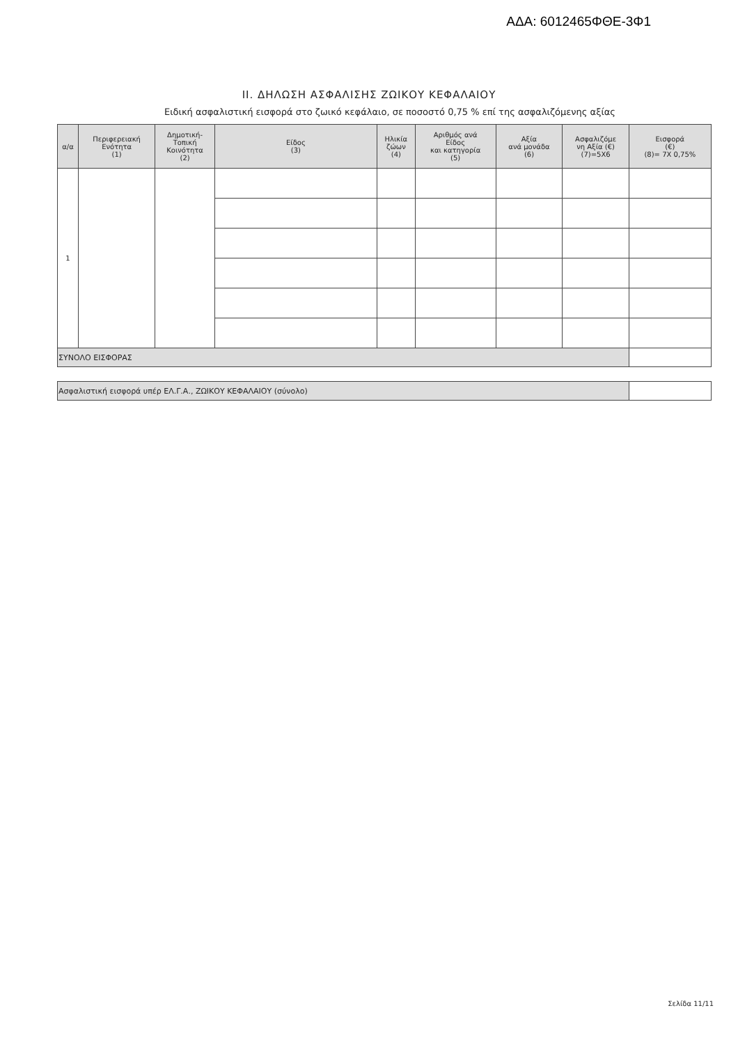ΑΔΑ: 6012465ΦΘΕ-3Φ1
II. ΔΗΛΩΣΗ ΑΣΦΑΛΙΣΗΣ ΖΩΙΚΟΥ ΚΕΦΑΛΑΙΟΥ
Ειδική ασφαλιστική εισφορά στο ζωικό κεφάλαιο, σε ποσοστό 0,75 % επί της ασφαλιζόμενης αξίας
| α/α | Περιφερειακή Ενότητα (1) | Δημοτική- Τοπική Κοινότητα (2) | Είδος (3) | Ηλικία ζώων (4) | Αριθμός ανά Είδος και κατηγορία (5) | Αξία ανά μονάδα (6) | Ασφαλιζόμε νη Αξία (€) (7)=5Χ6 | Εισφορά (€) (8)= 7Χ 0,75% |
| --- | --- | --- | --- | --- | --- | --- | --- | --- |
| 1 | | | | | | | | |
| ΣΥΝΟΛΟ ΕΙΣΦΟΡΑΣ | | | | | | | | |
| Ασφαλιστική εισφορά υπέρ ΕΛ.Γ.Α., ΖΩΙΚΟΥ ΚΕΦΑΛΑΙΟΥ (σύνολο) | | | | | | | | |
Σελίδα 11/11